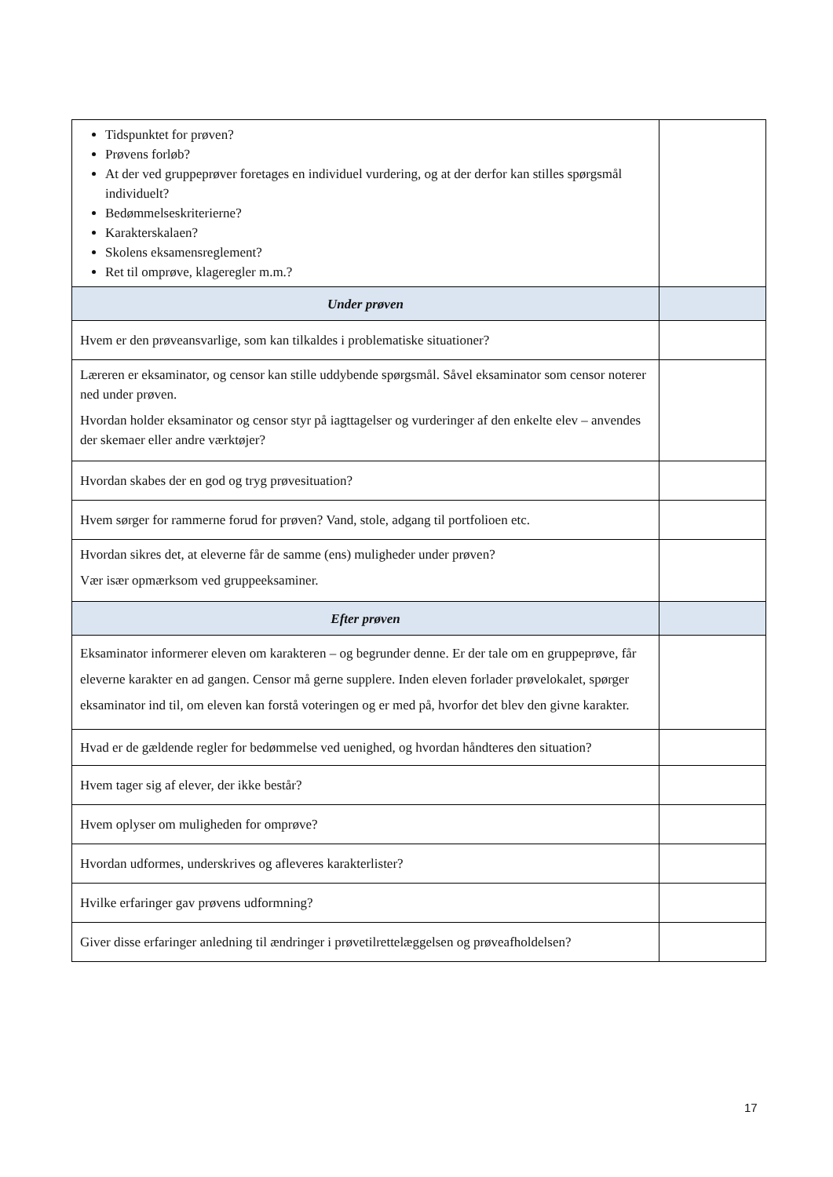| Tidspunktet for prøven? Prøvens forløb? At der ved gruppeprøver foretages en individuel vurdering, og at der derfor kan stilles spørgsmål individuelt? Bedømmelseskriterierne? Karakterskalaen? Skolens eksamensreglement? Ret til omprøve, klageregler m.m.? | |
| Under prøven | |
| Hvem er den prøveansvarlige, som kan tilkaldes i problematiske situationer? | |
| Læreren er eksaminator, og censor kan stille uddybende spørgsmål. Såvel eksaminator som censor noterer ned under prøven. Hvordan holder eksaminator og censor styr på iagttagelser og vurderinger af den enkelte elev – anvendes der skemaer eller andre værktøjer? | |
| Hvordan skabes der en god og tryg prøvesituation? | |
| Hvem sørger for rammerne forud for prøven? Vand, stole, adgang til portfolioen etc. | |
| Hvordan sikres det, at eleverne får de samme (ens) muligheder under prøven? Vær især opmærksom ved gruppeeksaminer. | |
| Efter prøven | |
| Eksaminator informerer eleven om karakteren – og begrunder denne. Er der tale om en gruppeprøve, får eleverne karakter en ad gangen. Censor må gerne supplere. Inden eleven forlader prøvelokalet, spørger eksaminator ind til, om eleven kan forstå voteringen og er med på, hvorfor det blev den givne karakter. | |
| Hvad er de gældende regler for bedømmelse ved uenighed, og hvordan håndteres den situation? | |
| Hvem tager sig af elever, der ikke består? | |
| Hvem oplyser om muligheden for omprøve? | |
| Hvordan udformes, underskrives og afleveres karakterlister? | |
| Hvilke erfaringer gav prøvens udformning? | |
| Giver disse erfaringer anledning til ændringer i prøvetilrettelæggelsen og prøveafholdelsen? | |
17